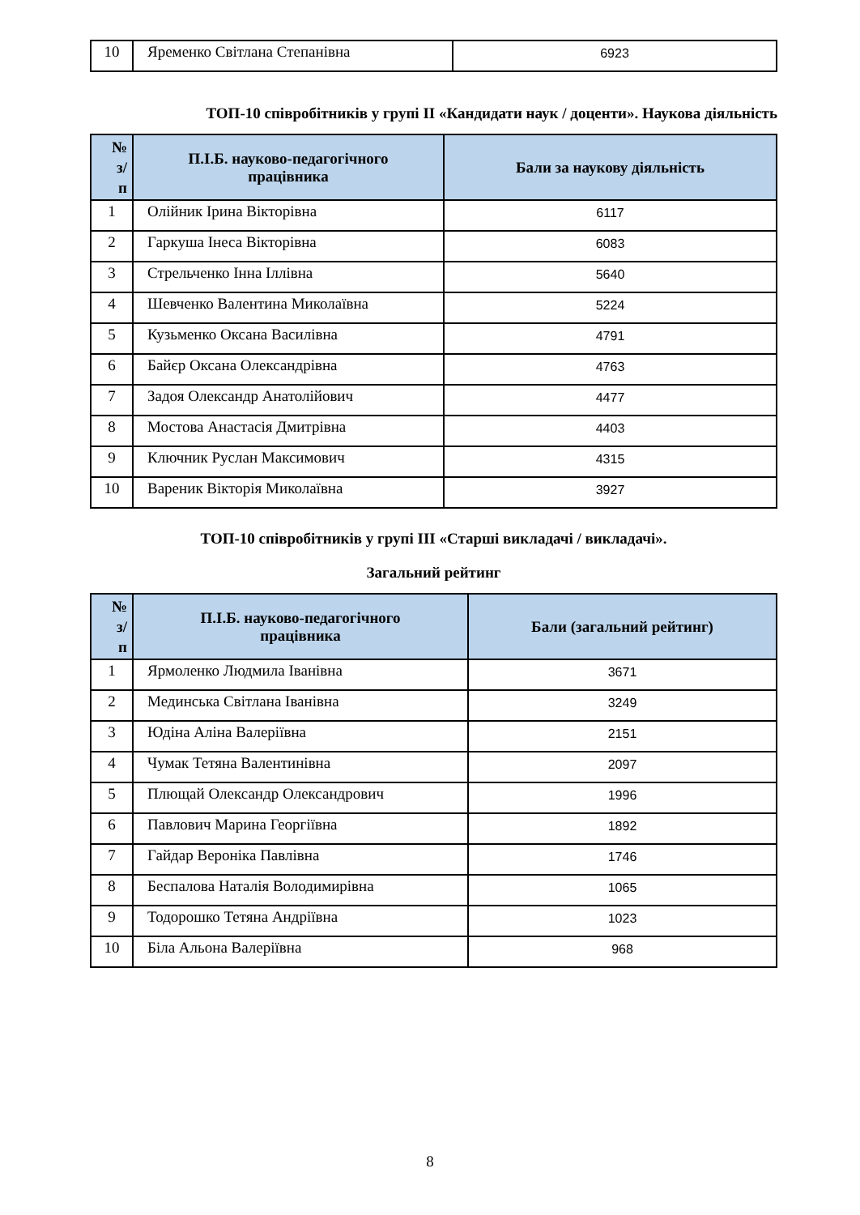| 10 | Яременко Світлана Степанівна | 6923 |
ТОП-10 співробітників у групі ІІ «Кандидати наук / доценти». Наукова діяльність
| № з/ п | П.І.Б. науково-педагогічного працівника | Бали за наукову діяльність |
| --- | --- | --- |
| 1 | Олійник Ірина Вікторівна | 6117 |
| 2 | Гаркуша Інеса Вікторівна | 6083 |
| 3 | Стрельченко Інна Іллівна | 5640 |
| 4 | Шевченко Валентина Миколаївна | 5224 |
| 5 | Кузьменко Оксана Василівна | 4791 |
| 6 | Байєр Оксана Олександрівна | 4763 |
| 7 | Задоя Олександр Анатолійович | 4477 |
| 8 | Мостова Анастасія Дмитрівна | 4403 |
| 9 | Ключник Руслан Максимович | 4315 |
| 10 | Вареник Вікторія Миколаївна | 3927 |
ТОП-10 співробітників у групі ІІІ «Старші викладачі / викладачі».
Загальний рейтинг
| № з/ п | П.І.Б. науково-педагогічного працівника | Бали (загальний рейтинг) |
| --- | --- | --- |
| 1 | Ярмоленко Людмила Іванівна | 3671 |
| 2 | Мединська Світлана Іванівна | 3249 |
| 3 | Юдіна Аліна Валеріївна | 2151 |
| 4 | Чумак Тетяна Валентинівна | 2097 |
| 5 | Плющай Олександр Олександрович | 1996 |
| 6 | Павлович Марина Георгіївна | 1892 |
| 7 | Гайдар Вероніка Павлівна | 1746 |
| 8 | Беспалова Наталія Володимирівна | 1065 |
| 9 | Тодорошко Тетяна Андріївна | 1023 |
| 10 | Біла Альона Валеріївна | 968 |
8